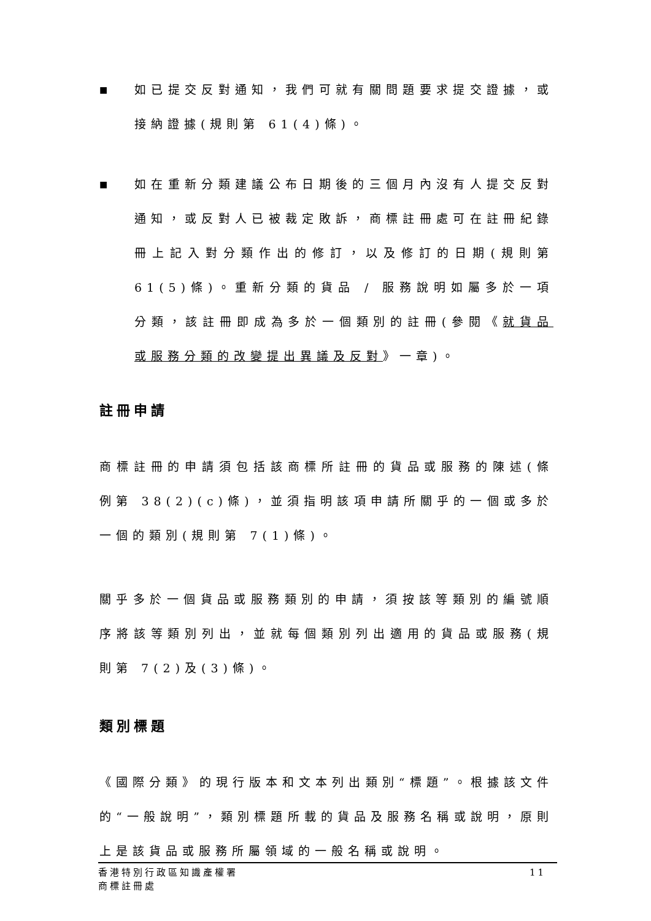■
如已提交反對通知，我們可就有關問題要求提交證據，或接納證據(規則第 61(4)條)。
■
如在重新分類建議公布日期後的三個月內沒有人提交反對通知，或反對人已被裁定敗訴，商標註冊處可在註冊紀錄冊上記入對分類作出的修訂，以及修訂的日期(規則第 61(5)條)。重新分類的貨品 / 服務說明如屬多於一項分類，該註冊即成為多於一個類別的註冊(參閱《就貨品或服務分類的改變提出異議及反對》一章)。
註冊申請
商標註冊的申請須包括該商標所註冊的貨品或服務的陳述(條例第 38(2)(c)條)，並須指明該項申請所關乎的一個或多於一個的類別(規則第 7(1)條)。
關乎多於一個貨品或服務類別的申請，須按該等類別的編號順序將該等類別列出，並就每個類別列出適用的貨品或服務(規則第 7(2)及(3)條)。
類別標題
《國際分類》的現行版本和文本列出類別“標題”。根據該文件的“一般說明”，類別標題所載的貨品及服務名稱或說明，原則上是該貨品或服務所屬領域的一般名稱或說明。
香港特別行政區知識產權署
商標註冊處
11